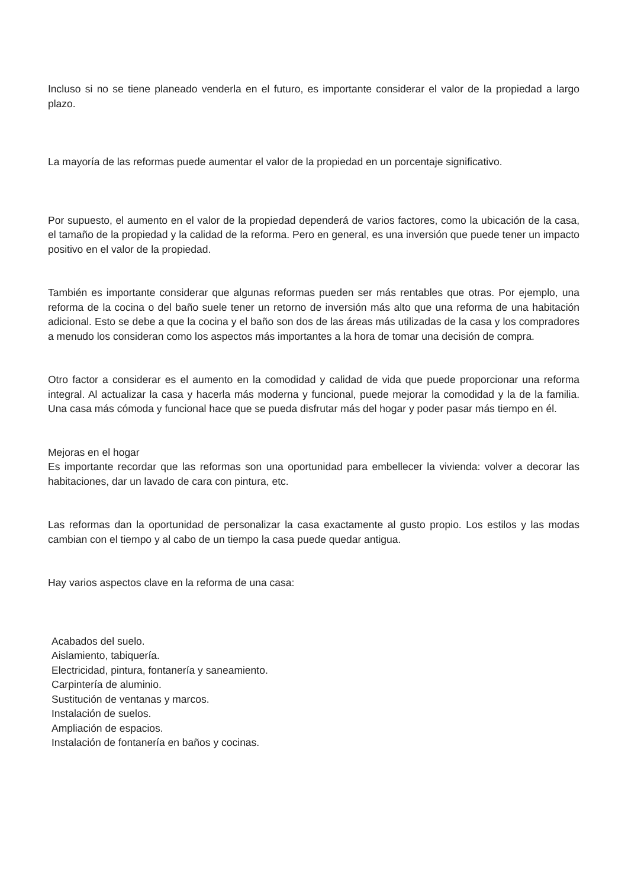Incluso si no se tiene planeado venderla en el futuro, es importante considerar el valor de la propiedad a largo plazo.
La mayoría de las reformas puede aumentar el valor de la propiedad en un porcentaje significativo.
Por supuesto, el aumento en el valor de la propiedad dependerá de varios factores, como la ubicación de la casa, el tamaño de la propiedad y la calidad de la reforma. Pero en general, es una inversión que puede tener un impacto positivo en el valor de la propiedad.
También es importante considerar que algunas reformas pueden ser más rentables que otras. Por ejemplo, una reforma de la cocina o del baño suele tener un retorno de inversión más alto que una reforma de una habitación adicional. Esto se debe a que la cocina y el baño son dos de las áreas más utilizadas de la casa y los compradores a menudo los consideran como los aspectos más importantes a la hora de tomar una decisión de compra.
Otro factor a considerar es el aumento en la comodidad y calidad de vida que puede proporcionar una reforma integral. Al actualizar la casa y hacerla más moderna y funcional, puede mejorar la comodidad y la de la familia. Una casa más cómoda y funcional hace que se pueda disfrutar más del hogar y poder pasar más tiempo en él.
Mejoras en el hogar
Es importante recordar que las reformas son una oportunidad para embellecer la vivienda: volver a decorar las habitaciones, dar un lavado de cara con pintura, etc.
Las reformas dan la oportunidad de personalizar la casa exactamente al gusto propio. Los estilos y las modas cambian con el tiempo y al cabo de un tiempo la casa puede quedar antigua.
Hay varios aspectos clave en la reforma de una casa:
Acabados del suelo.
Aislamiento, tabiquería.
Electricidad, pintura, fontanería y saneamiento.
Carpintería de aluminio.
Sustitución de ventanas y marcos.
Instalación de suelos.
Ampliación de espacios.
Instalación de fontanería en baños y cocinas.